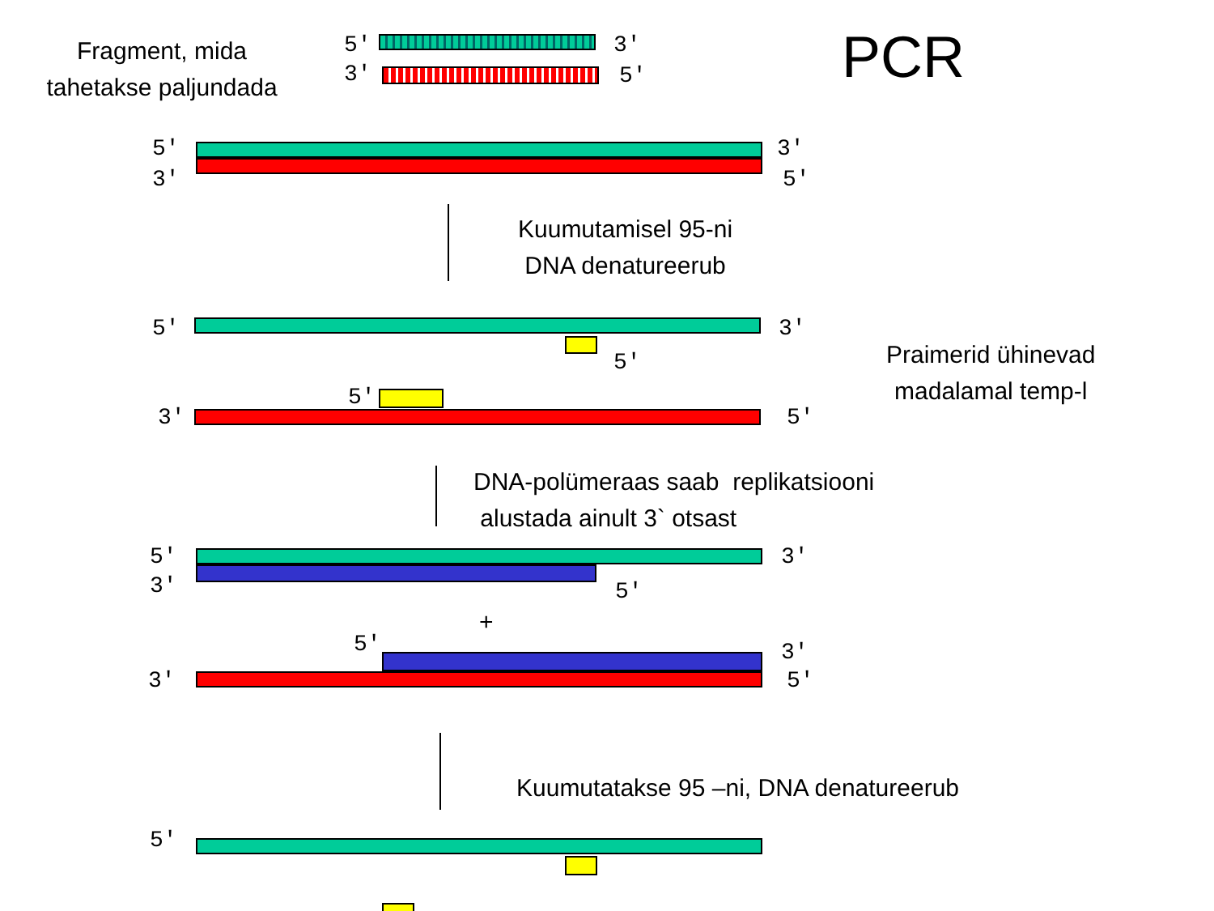Fragment, mida
tahetakse paljundada
PCR
5'
3'
3'
5'
5'
3'
3'
5'
Kuumutamisel 95-ni
DNA denatureerub
5' 3'
5'
Praimerid ühinevad
madalamal temp-l
5'
3' 5'
DNA-polümeraas saab replikatsiooni
alustada ainult 3` otsast
5'
3'
3'
5'
+
5' 3'
3' 5'
Kuumutatakse 95 –ni, DNA denatureerub
5'